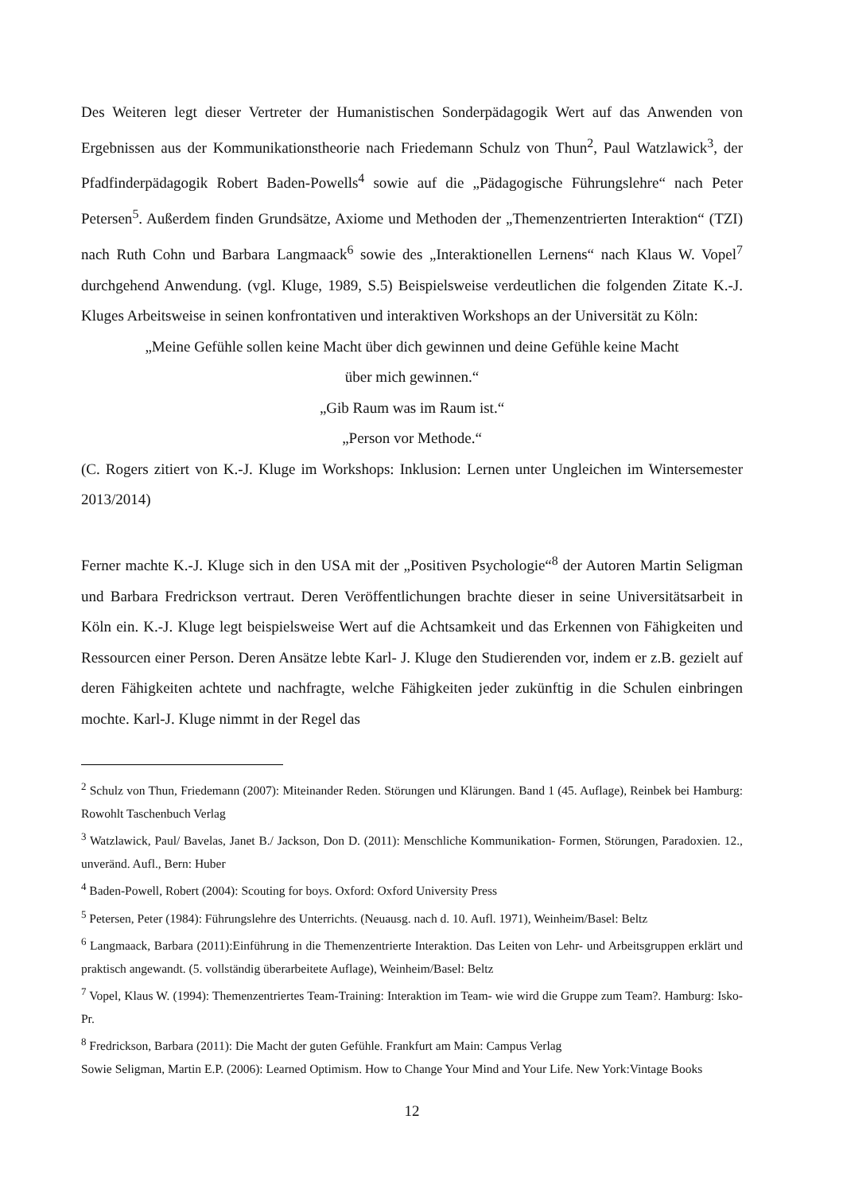Des Weiteren legt dieser Vertreter der Humanistischen Sonderpädagogik Wert auf das Anwenden von Ergebnissen aus der Kommunikationstheorie nach Friedemann Schulz von Thun<sup>2</sup>, Paul Watzlawick<sup>3</sup>, der Pfadfinderpädagogik Robert Baden-Powells<sup>4</sup> sowie auf die „Pädagogische Führungslehre“ nach Peter Petersen<sup>5</sup>. Außerdem finden Grundsätze, Axiome und Methoden der „Themenzentrierten Interaktion“ (TZI) nach Ruth Cohn und Barbara Langmaack<sup>6</sup> sowie des „Interaktionellen Lernens“ nach Klaus W. Vopel<sup>7</sup> durchgehend Anwendung. (vgl. Kluge, 1989, S.5) Beispielsweise verdeutlichen die folgenden Zitate K.-J. Kluges Arbeitsweise in seinen konfrontativen und interaktiven Workshops an der Universität zu Köln:
„Meine Gefühle sollen keine Macht über dich gewinnen und deine Gefühle keine Macht
über mich gewinnen.“
„Gib Raum was im Raum ist.“
„Person vor Methode.“
(C. Rogers zitiert von K.-J. Kluge im Workshops: Inklusion: Lernen unter Ungleichen im Wintersemester 2013/2014)
Ferner machte K.-J. Kluge sich in den USA mit der „Positiven Psychologie“<sup>8</sup> der Autoren Martin Seligman und Barbara Fredrickson vertraut. Deren Veröffentlichungen brachte dieser in seine Universitätsarbeit in Köln ein. K.-J. Kluge legt beispielsweise Wert auf die Achtsamkeit und das Erkennen von Fähigkeiten und Ressourcen einer Person. Deren Ansätze lebte Karl- J. Kluge den Studierenden vor, indem er z.B. gezielt auf deren Fähigkeiten achtete und nachfragte, welche Fähigkeiten jeder zukünftig in die Schulen einbringen mochte. Karl-J. Kluge nimmt in der Regel das
<sup>2</sup> Schulz von Thun, Friedemann (2007): Miteinander Reden. Störungen und Klärungen. Band 1 (45. Auflage), Reinbek bei Hamburg: Rowohlt Taschenbuch Verlag
<sup>3</sup> Watzlawick, Paul/ Bavelas, Janet B./ Jackson, Don D. (2011): Menschliche Kommunikation- Formen, Störungen, Paradoxien. 12., unveränd. Aufl., Bern: Huber
<sup>4</sup> Baden-Powell, Robert (2004): Scouting for boys. Oxford: Oxford University Press
<sup>5</sup> Petersen, Peter (1984): Führungslehre des Unterrichts. (Neuausg. nach d. 10. Aufl. 1971), Weinheim/Basel: Beltz
<sup>6</sup> Langmaack, Barbara (2011):Einführung in die Themenzentrierte Interaktion. Das Leiten von Lehr- und Arbeitsgruppen erklärt und praktisch angewandt. (5. vollständig überarbeitete Auflage), Weinheim/Basel: Beltz
<sup>7</sup> Vopel, Klaus W. (1994): Themenzentriertes Team-Training: Interaktion im Team- wie wird die Gruppe zum Team?. Hamburg: Isko-Pr.
<sup>8</sup> Fredrickson, Barbara (2011): Die Macht der guten Gefühle. Frankfurt am Main: Campus Verlag
Sowie Seligman, Martin E.P. (2006): Learned Optimism. How to Change Your Mind and Your Life. New York:Vintage Books
12